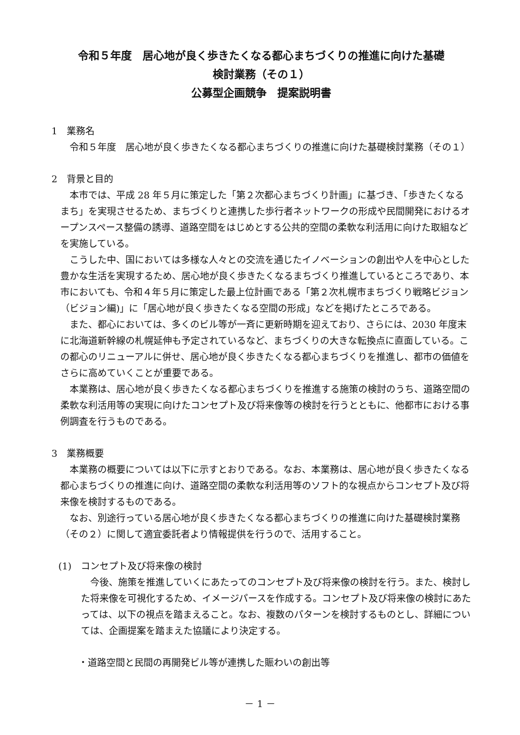令和５年度　居心地が良く歩きたくなる都心まちづくりの推進に向けた基礎
検討業務（その１）
公募型企画競争　提案説明書
1　業務名
令和５年度　居心地が良く歩きたくなる都心まちづくりの推進に向けた基礎検討業務（その１）
2　背景と目的
本市では、平成 28 年５月に策定した「第２次都心まちづくり計画」に基づき、「歩きたくなるまち」を実現させるため、まちづくりと連携した歩行者ネットワークの形成や民間開発におけるオープンスペース整備の誘導、道路空間をはじめとする公共的空間の柔軟な利活用に向けた取組などを実施している。
こうした中、国においては多様な人々との交流を通じたイノベーションの創出や人を中心とした豊かな生活を実現するため、居心地が良く歩きたくなるまちづくり推進しているところであり、本市においても、令和４年５月に策定した最上位計画である「第２次札幌市まちづくり戦略ビジョン（ビジョン編)」に「居心地が良く歩きたくなる空間の形成」などを掲げたところである。
また、都心においては、多くのビル等が一斉に更新時期を迎えており、さらには、2030 年度末に北海道新幹線の札幌延伸も予定されているなど、まちづくりの大きな転換点に直面している。この都心のリニューアルに併せ、居心地が良く歩きたくなる都心まちづくりを推進し、都市の価値をさらに高めていくことが重要である。
本業務は、居心地が良く歩きたくなる都心まちづくりを推進する施策の検討のうち、道路空間の柔軟な利活用等の実現に向けたコンセプト及び将来像等の検討を行うとともに、他都市における事例調査を行うものである。
3　業務概要
本業務の概要については以下に示すとおりである。なお、本業務は、居心地が良く歩きたくなる都心まちづくりの推進に向け、道路空間の柔軟な利活用等のソフト的な視点からコンセプト及び将来像を検討するものである。
なお、別途行っている居心地が良く歩きたくなる都心まちづくりの推進に向けた基礎検討業務（その２）に関して適宜委託者より情報提供を行うので、活用すること。
(1)　コンセプト及び将来像の検討
今後、施策を推進していくにあたってのコンセプト及び将来像の検討を行う。また、検討した将来像を可視化するため、イメージパースを作成する。コンセプト及び将来像の検討にあたっては、以下の視点を踏まえること。なお、複数のパターンを検討するものとし、詳細については、企画提案を踏まえた協議により決定する。
・道路空間と民間の再開発ビル等が連携した賑わいの創出等
－ 1 －